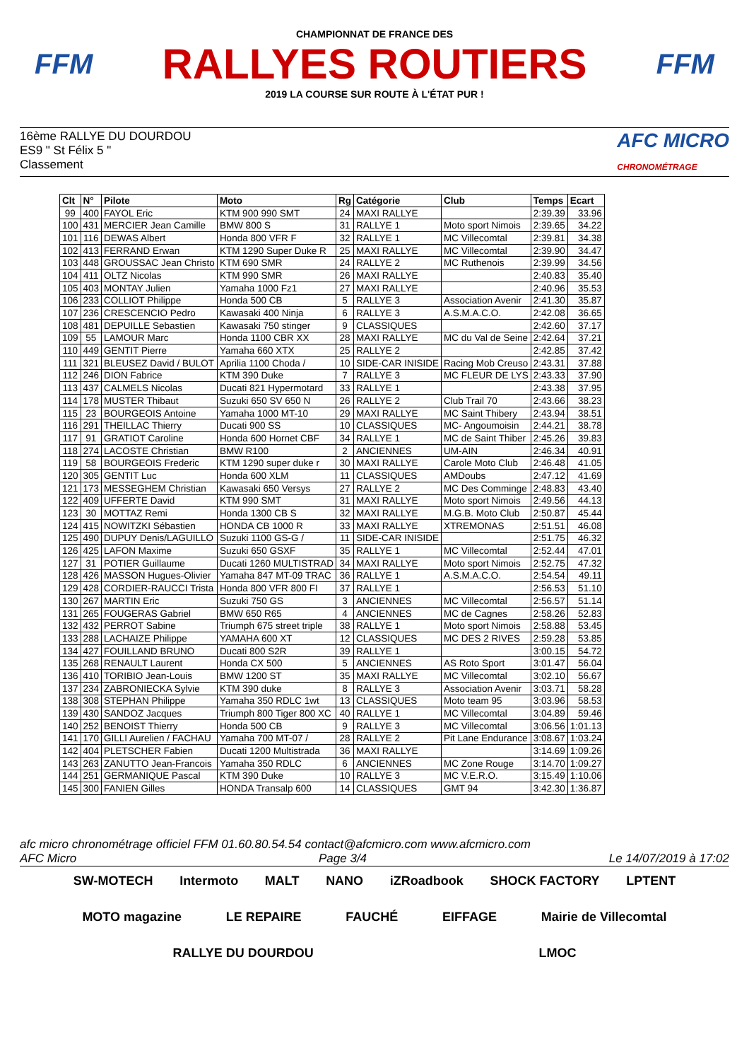FFM
CHAMPIONNAT DE FRANCE DES
RALLYES ROUTIERS
2019 LA COURSE SUR ROUTE À L'ÉTAT PUR !
FFM
16ème RALLYE DU DOURDOU
ES9 " St Félix 5 "
Classement
AFC MICRO
CHRONOMÉTRAGE
| Clt | N° | Pilote | Moto | Rg | Catégorie | Club | Temps | Ecart |
| --- | --- | --- | --- | --- | --- | --- | --- | --- |
| 99 | 400 | FAYOL Eric | KTM 900 990 SMT | 24 | MAXI RALLYE | | 2:39.39 | 33.96 |
| 100 | 431 | MERCIER Jean Camille | BMW 800 S | 31 | RALLYE 1 | Moto sport Nimois | 2:39.65 | 34.22 |
| 101 | 116 | DEWAS Albert | Honda 800 VFR F | 32 | RALLYE 1 | MC Villecomtal | 2:39.81 | 34.38 |
| 102 | 413 | FERRAND Erwan | KTM 1290 Super Duke R | 25 | MAXI RALLYE | MC Villecomtal | 2:39.90 | 34.47 |
| 103 | 448 | GROUSSAC Jean Christo | KTM 690 SMR | 24 | RALLYE 2 | MC Ruthenois | 2:39.99 | 34.56 |
| 104 | 411 | OLTZ Nicolas | KTM 990 SMR | 26 | MAXI RALLYE | | 2:40.83 | 35.40 |
| 105 | 403 | MONTAY Julien | Yamaha 1000 Fz1 | 27 | MAXI RALLYE | | 2:40.96 | 35.53 |
| 106 | 233 | COLLIOT Philippe | Honda 500 CB | 5 | RALLYE 3 | Association Avenir | 2:41.30 | 35.87 |
| 107 | 236 | CRESCENCIO Pedro | Kawasaki 400 Ninja | 6 | RALLYE 3 | A.S.M.A.C.O. | 2:42.08 | 36.65 |
| 108 | 481 | DEPUILLE Sebastien | Kawasaki 750 stinger | 9 | CLASSIQUES | | 2:42.60 | 37.17 |
| 109 | 55 | LAMOUR Marc | Honda 1100 CBR XX | 28 | MAXI RALLYE | MC du Val de Seine | 2:42.64 | 37.21 |
| 110 | 449 | GENTIT Pierre | Yamaha 660 XTX | 25 | RALLYE 2 | | 2:42.85 | 37.42 |
| 111 | 321 | BLEUSEZ David / BULOT | Aprilia 1100 Choda / | 10 | SIDE-CAR INISIDE | Racing Mob Creuso | 2:43.31 | 37.88 |
| 112 | 246 | DION Fabrice | KTM 390 Duke | 7 | RALLYE 3 | MC FLEUR DE LYS | 2:43.33 | 37.90 |
| 113 | 437 | CALMELS Nicolas | Ducati 821 Hypermotard | 33 | RALLYE 1 | | 2:43.38 | 37.95 |
| 114 | 178 | MUSTER Thibaut | Suzuki 650 SV 650 N | 26 | RALLYE 2 | Club Trail 70 | 2:43.66 | 38.23 |
| 115 | 23 | BOURGEOIS Antoine | Yamaha 1000 MT-10 | 29 | MAXI RALLYE | MC Saint Thibery | 2:43.94 | 38.51 |
| 116 | 291 | THEILLAC Thierry | Ducati 900 SS | 10 | CLASSIQUES | MC- Angoumoisin | 2:44.21 | 38.78 |
| 117 | 91 | GRATIOT Caroline | Honda 600 Hornet CBF | 34 | RALLYE 1 | MC de Saint Thiber | 2:45.26 | 39.83 |
| 118 | 274 | LACOSTE Christian | BMW R100 | 2 | ANCIENNES | UM-AIN | 2:46.34 | 40.91 |
| 119 | 58 | BOURGEOIS Frederic | KTM 1290 super duke r | 30 | MAXI RALLYE | Carole Moto Club | 2:46.48 | 41.05 |
| 120 | 305 | GENTIT Luc | Honda 600 XLM | 11 | CLASSIQUES | AMDoubs | 2:47.12 | 41.69 |
| 121 | 173 | MESSEGHEM Christian | Kawasaki 650 Versys | 27 | RALLYE 2 | MC Des Comminge | 2:48.83 | 43.40 |
| 122 | 409 | UFFERTE David | KTM 990 SMT | 31 | MAXI RALLYE | Moto sport Nimois | 2:49.56 | 44.13 |
| 123 | 30 | MOTTAZ Remi | Honda 1300 CB S | 32 | MAXI RALLYE | M.G.B. Moto Club | 2:50.87 | 45.44 |
| 124 | 415 | NOWITZKI Sébastien | HONDA CB 1000 R | 33 | MAXI RALLYE | XTREMONAS | 2:51.51 | 46.08 |
| 125 | 490 | DUPUY Denis/LAGUILLO | Suzuki 1100 GS-G / | 11 | SIDE-CAR INISIDE | | 2:51.75 | 46.32 |
| 126 | 425 | LAFON Maxime | Suzuki 650 GSXF | 35 | RALLYE 1 | MC Villecomtal | 2:52.44 | 47.01 |
| 127 | 31 | POTIER Guillaume | Ducati 1260 MULTISTRAD | 34 | MAXI RALLYE | Moto sport Nimois | 2:52.75 | 47.32 |
| 128 | 426 | MASSON Hugues-Olivier | Yamaha 847 MT-09 TRAC | 36 | RALLYE 1 | A.S.M.A.C.O. | 2:54.54 | 49.11 |
| 129 | 428 | CORDIER-RAUCCI Trista | Honda 800 VFR 800 FI | 37 | RALLYE 1 | | 2:56.53 | 51.10 |
| 130 | 267 | MARTIN Eric | Suzuki 750 GS | 3 | ANCIENNES | MC Villecomtal | 2:56.57 | 51.14 |
| 131 | 265 | FOUGERAS Gabriel | BMW 650 R65 | 4 | ANCIENNES | MC de Cagnes | 2:58.26 | 52.83 |
| 132 | 432 | PERROT Sabine | Triumph 675 street triple | 38 | RALLYE 1 | Moto sport Nimois | 2:58.88 | 53.45 |
| 133 | 288 | LACHAIZE Philippe | YAMAHA 600 XT | 12 | CLASSIQUES | MC DES 2 RIVES | 2:59.28 | 53.85 |
| 134 | 427 | FOUILLAND BRUNO | Ducati 800 S2R | 39 | RALLYE 1 | | 3:00.15 | 54.72 |
| 135 | 268 | RENAULT Laurent | Honda CX 500 | 5 | ANCIENNES | AS Roto Sport | 3:01.47 | 56.04 |
| 136 | 410 | TORIBIO Jean-Louis | BMW 1200 ST | 35 | MAXI RALLYE | MC Villecomtal | 3:02.10 | 56.67 |
| 137 | 234 | ZABRONIECKA Sylvie | KTM 390 duke | 8 | RALLYE 3 | Association Avenir | 3:03.71 | 58.28 |
| 138 | 308 | STEPHAN Philippe | Yamaha 350 RDLC 1wt | 13 | CLASSIQUES | Moto team 95 | 3:03.96 | 58.53 |
| 139 | 430 | SANDOZ Jacques | Triumph 800 Tiger 800 XC | 40 | RALLYE 1 | MC Villecomtal | 3:04.89 | 59.46 |
| 140 | 252 | BENOIST Thierry | Honda 500 CB | 9 | RALLYE 3 | MC Villecomtal | 3:06.56 | 1:01.13 |
| 141 | 170 | GILLI Aurelien / FACHAU | Yamaha 700 MT-07 / | 28 | RALLYE 2 | Pit Lane Endurance | 3:08.67 | 1:03.24 |
| 142 | 404 | PLETSCHER Fabien | Ducati 1200 Multistrada | 36 | MAXI RALLYE | | 3:14.69 | 1:09.26 |
| 143 | 263 | ZANUTTO Jean-Francois | Yamaha 350 RDLC | 6 | ANCIENNES | MC Zone Rouge | 3:14.70 | 1:09.27 |
| 144 | 251 | GERMANIQUE Pascal | KTM 390 Duke | 10 | RALLYE 3 | MC V.E.R.O. | 3:15.49 | 1:10.06 |
| 145 | 300 | FANIEN Gilles | HONDA Transalp 600 | 14 | CLASSIQUES | GMT 94 | 3:42.30 | 1:36.87 |
afc micro chronométrage officiel FFM 01.60.80.54.54 contact@afcmicro.com www.afcmicro.com
AFC Micro Page 3/4 Le 14/07/2019 à 17:02
SW-MOTECH Intermoto MALT NANO iZRoadbook SHOCK FACTORY LPTENT MOTO magazine LE REPAIRE FAUCHÉ EIFFAGE Mairie de Villecomtal RALLYE DU DOURDOU LMOC